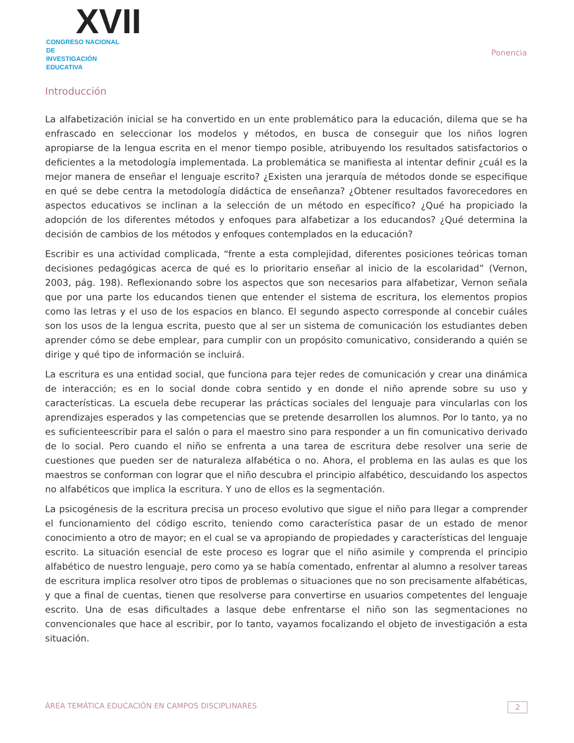XVII
CONGRESO NACIONAL DE
INVESTIGACIÓN EDUCATIVA
Ponencia
Introducción
La alfabetización inicial se ha convertido en un ente problemático para la educación, dilema que se ha enfrascado en seleccionar los modelos y métodos, en busca de conseguir que los niños logren apropiarse de la lengua escrita en el menor tiempo posible, atribuyendo los resultados satisfactorios o deficientes a la metodología implementada. La problemática se manifiesta al intentar definir ¿cuál es la mejor manera de enseñar el lenguaje escrito? ¿Existen una jerarquía de métodos donde se especifique en qué se debe centra la metodología didáctica de enseñanza? ¿Obtener resultados favorecedores en aspectos educativos se inclinan a la selección de un método en específico? ¿Qué ha propiciado la adopción de los diferentes métodos y enfoques para alfabetizar a los educandos? ¿Qué determina la decisión de cambios de los métodos y enfoques contemplados en la educación?
Escribir es una actividad complicada, “frente a esta complejidad, diferentes posiciones teóricas toman decisiones pedagógicas acerca de qué es lo prioritario enseñar al inicio de la escolaridad” (Vernon, 2003, pág. 198). Reflexionando sobre los aspectos que son necesarios para alfabetizar, Vernon señala que por una parte los educandos tienen que entender el sistema de escritura, los elementos propios como las letras y el uso de los espacios en blanco. El segundo aspecto corresponde al concebir cuáles son los usos de la lengua escrita, puesto que al ser un sistema de comunicación los estudiantes deben aprender cómo se debe emplear, para cumplir con un propósito comunicativo, considerando a quién se dirige y qué tipo de información se incluirá.
La escritura es una entidad social, que funciona para tejer redes de comunicación y crear una dinámica de interacción; es en lo social donde cobra sentido y en donde el niño aprende sobre su uso y características. La escuela debe recuperar las prácticas sociales del lenguaje para vincularlas con los aprendizajes esperados y las competencias que se pretende desarrollen los alumnos. Por lo tanto, ya no es suficienteescribir para el salón o para el maestro sino para responder a un fin comunicativo derivado de lo social. Pero cuando el niño se enfrenta a una tarea de escritura debe resolver una serie de cuestiones que pueden ser de naturaleza alfabética o no. Ahora, el problema en las aulas es que los maestros se conforman con lograr que el niño descubra el principio alfabético, descuidando los aspectos no alfabéticos que implica la escritura. Y uno de ellos es la segmentación.
La psicogénesis de la escritura precisa un proceso evolutivo que sigue el niño para llegar a comprender el funcionamiento del código escrito, teniendo como característica pasar de un estado de menor conocimiento a otro de mayor; en el cual se va apropiando de propiedades y características del lenguaje escrito. La situación esencial de este proceso es lograr que el niño asimile y comprenda el principio alfabético de nuestro lenguaje, pero como ya se había comentado, enfrentar al alumno a resolver tareas de escritura implica resolver otro tipos de problemas o situaciones que no son precisamente alfabéticas, y que a final de cuentas, tienen que resolverse para convertirse en usuarios competentes del lenguaje escrito. Una de esas dificultades a lasque debe enfrentarse el niño son las segmentaciones no convencionales que hace al escribir, por lo tanto, vayamos focalizando el objeto de investigación a esta situación.
ÁREA TEMÁTICA EDUCACIÓN EN CAMPOS DISCIPLINARES 2